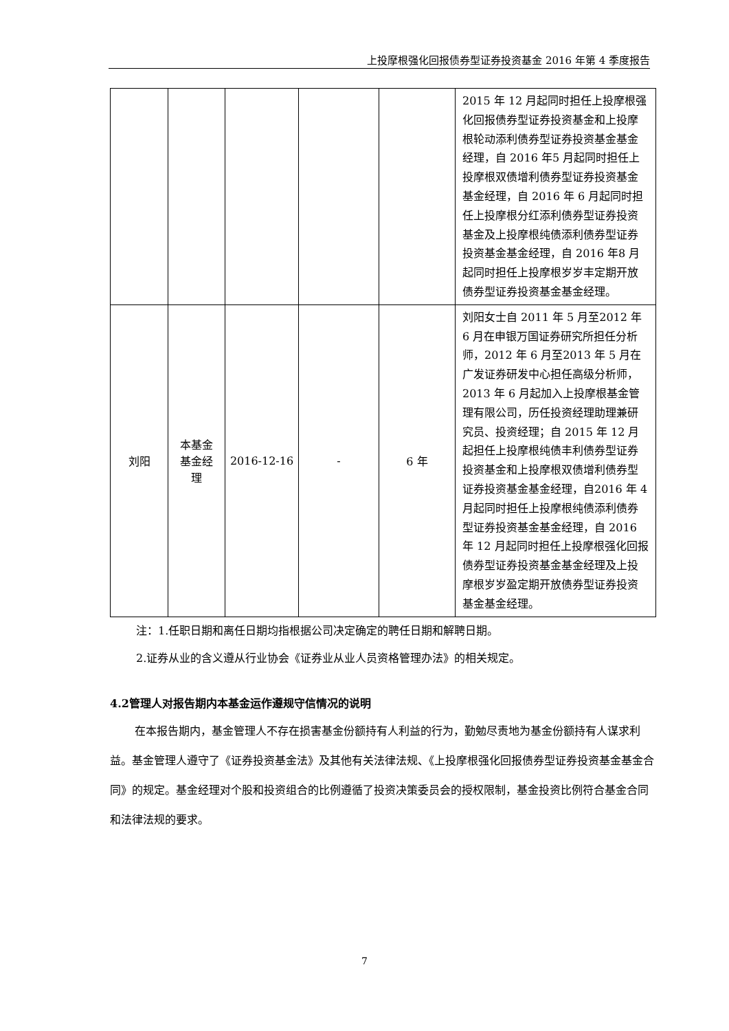上投摩根强化回报债券型证券投资基金 2016 年第 4 季度报告
| | | | | | 2015 年 12 月起同时担任上投摩根强化回报债券型证券投资基金和上投摩根轮动添利债券型证券投资基金基金经理，自 2016 年5 月起同时担任上投摩根双债增利债券型证券投资基金基金经理，自 2016 年 6 月起同时担任上投摩根分红添利债券型证券投资基金及上投摩根纯债添利债券型证券投资基金基金经理，自 2016 年8 月起同时担任上投摩根岁岁丰定期开放债券型证券投资基金基金经理。 |
| 刘阳 | 本基金 基金经 理 | 2016-12-16 | - | 6 年 | 刘阳女士自 2011 年 5 月至2012 年 6 月在申银万国证券研究所担任分析师，2012 年 6 月至2013 年 5 月在广发证券研发中心担任高级分析师，2013 年 6 月起加入上投摩根基金管理有限公司，历任投资经理助理兼研究员、投资经理；自 2015 年 12 月起担任上投摩根纯债丰利债券型证券投资基金和上投摩根双债增利债券型证券投资基金基金经理，自2016 年 4 月起同时担任上投摩根纯债添利债券型证券投资基金基金经理，自 2016 年 12 月起同时担任上投摩根强化回报债券型证券投资基金基金经理及上投摩根岁岁盈定期开放债券型证券投资基金基金经理。 |
注：1.任职日期和离任日期均指根据公司决定确定的聘任日期和解聘日期。
2.证券从业的含义遵从行业协会《证券业从业人员资格管理办法》的相关规定。
4.2管理人对报告期内本基金运作遵规守信情况的说明
在本报告期内，基金管理人不存在损害基金份额持有人利益的行为，勤勉尽责地为基金份额持有人谋求利益。基金管理人遵守了《证券投资基金法》及其他有关法律法规、《上投摩根强化回报债券型证券投资基金基金合同》的规定。基金经理对个股和投资组合的比例遵循了投资决策委员会的授权限制，基金投资比例符合基金合同和法律法规的要求。
7